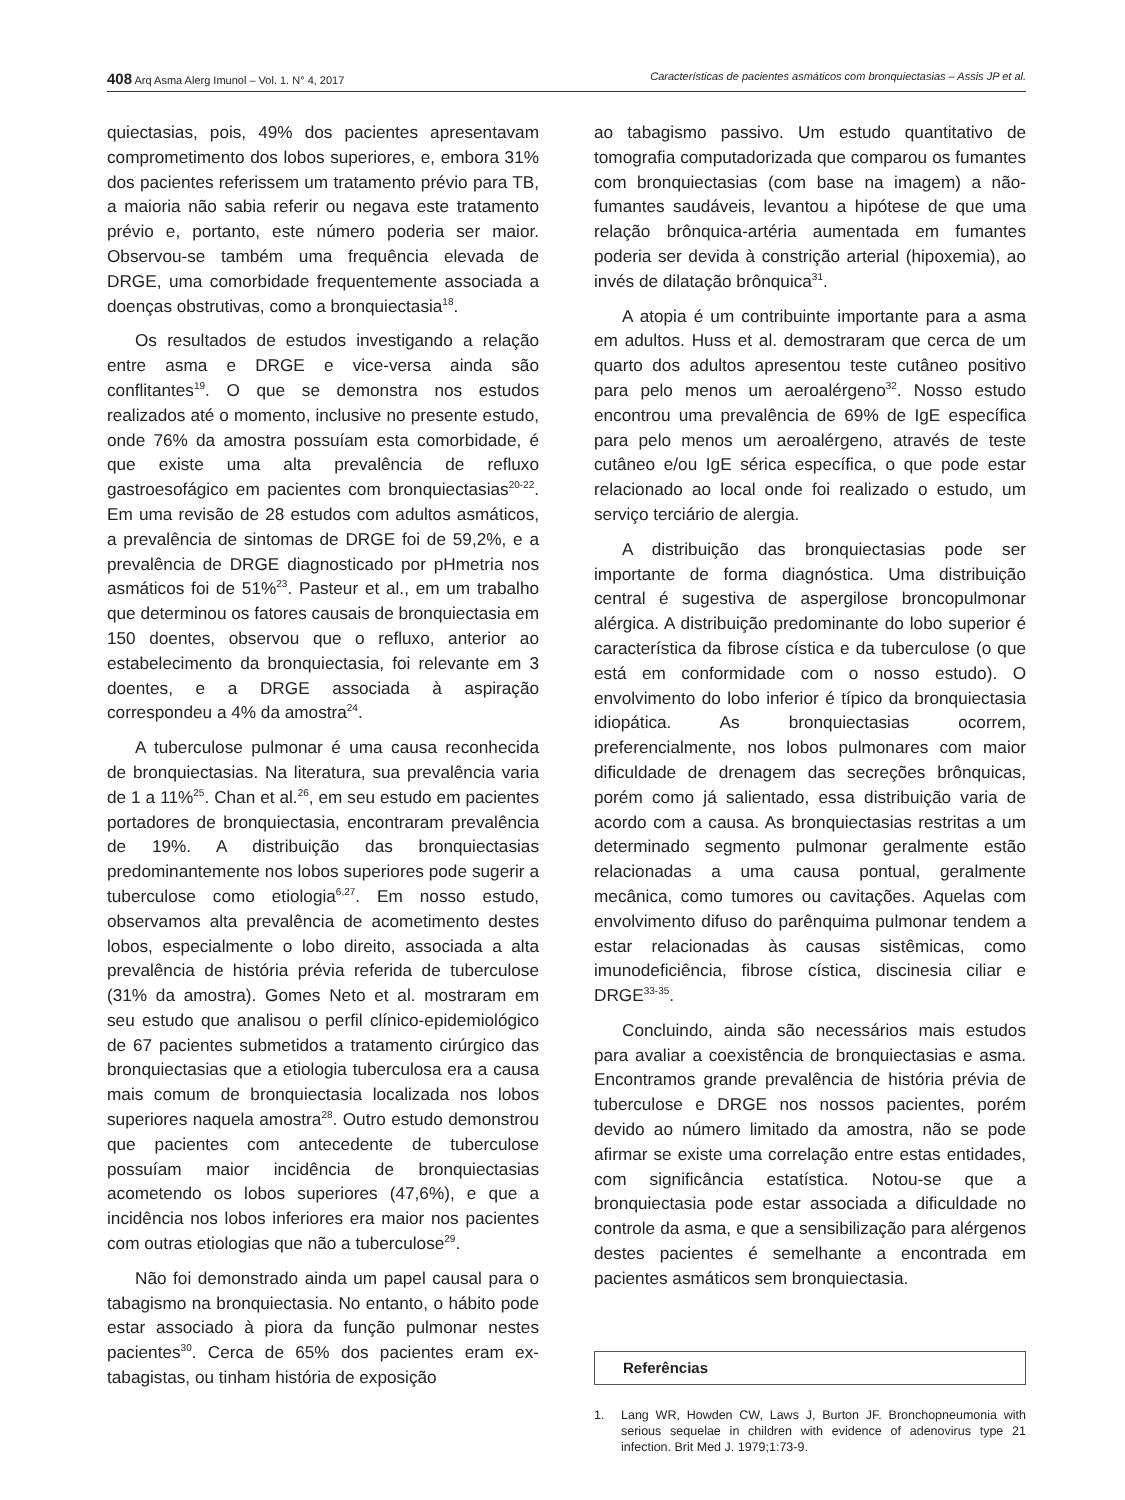408 Arq Asma Alerg Imunol – Vol. 1. N° 4, 2017
Características de pacientes asmáticos com bronquiectasias – Assis JP et al.
quiectasias, pois, 49% dos pacientes apresentavam comprometimento dos lobos superiores, e, embora 31% dos pacientes referissem um tratamento prévio para TB, a maioria não sabia referir ou negava este tratamento prévio e, portanto, este número poderia ser maior. Observou-se também uma frequência elevada de DRGE, uma comorbidade frequentemente associada a doenças obstrutivas, como a bronquiectasia<sup>18</sup>.
Os resultados de estudos investigando a relação entre asma e DRGE e vice-versa ainda são conflitantes<sup>19</sup>. O que se demonstra nos estudos realizados até o momento, inclusive no presente estudo, onde 76% da amostra possuíam esta comorbidade, é que existe uma alta prevalência de refluxo gastroesofágico em pacientes com bronquiectasias<sup>20-22</sup>. Em uma revisão de 28 estudos com adultos asmáticos, a prevalência de sintomas de DRGE foi de 59,2%, e a prevalência de DRGE diagnosticado por pHmetria nos asmáticos foi de 51%<sup>23</sup>. Pasteur et al., em um trabalho que determinou os fatores causais de bronquiectasia em 150 doentes, observou que o refluxo, anterior ao estabelecimento da bronquiectasia, foi relevante em 3 doentes, e a DRGE associada à aspiração correspondeu a 4% da amostra<sup>24</sup>.
A tuberculose pulmonar é uma causa reconhecida de bronquiectasias. Na literatura, sua prevalência varia de 1 a 11%<sup>25</sup>. Chan et al.<sup>26</sup>, em seu estudo em pacientes portadores de bronquiectasia, encontraram prevalência de 19%. A distribuição das bronquiectasias predominantemente nos lobos superiores pode sugerir a tuberculose como etiologia<sup>6,27</sup>. Em nosso estudo, observamos alta prevalência de acometimento destes lobos, especialmente o lobo direito, associada a alta prevalência de história prévia referida de tuberculose (31% da amostra). Gomes Neto et al. mostraram em seu estudo que analisou o perfil clínico-epidemiológico de 67 pacientes submetidos a tratamento cirúrgico das bronquiectasias que a etiologia tuberculosa era a causa mais comum de bronquiectasia localizada nos lobos superiores naquela amostra<sup>28</sup>. Outro estudo demonstrou que pacientes com antecedente de tuberculose possuíam maior incidência de bronquiectasias acometendo os lobos superiores (47,6%), e que a incidência nos lobos inferiores era maior nos pacientes com outras etiologias que não a tuberculose<sup>29</sup>.
Não foi demonstrado ainda um papel causal para o tabagismo na bronquiectasia. No entanto, o hábito pode estar associado à piora da função pulmonar nestes pacientes<sup>30</sup>. Cerca de 65% dos pacientes eram ex-tabagistas, ou tinham história de exposição
ao tabagismo passivo. Um estudo quantitativo de tomografia computadorizada que comparou os fumantes com bronquiectasias (com base na imagem) a não-fumantes saudáveis, levantou a hipótese de que uma relação brônquica-artéria aumentada em fumantes poderia ser devida à constrição arterial (hipoxemia), ao invés de dilatação brônquica<sup>31</sup>.
A atopia é um contribuinte importante para a asma em adultos. Huss et al. demostraram que cerca de um quarto dos adultos apresentou teste cutâneo positivo para pelo menos um aeroalérgeno<sup>32</sup>. Nosso estudo encontrou uma prevalência de 69% de IgE específica para pelo menos um aeroalérgeno, através de teste cutâneo e/ou IgE sérica específica, o que pode estar relacionado ao local onde foi realizado o estudo, um serviço terciário de alergia.
A distribuição das bronquiectasias pode ser importante de forma diagnóstica. Uma distribuição central é sugestiva de aspergilose broncopulmonar alérgica. A distribuição predominante do lobo superior é característica da fibrose cística e da tuberculose (o que está em conformidade com o nosso estudo). O envolvimento do lobo inferior é típico da bronquiectasia idiopática. As bronquiectasias ocorrem, preferencialmente, nos lobos pulmonares com maior dificuldade de drenagem das secreções brônquicas, porém como já salientado, essa distribuição varia de acordo com a causa. As bronquiectasias restritas a um determinado segmento pulmonar geralmente estão relacionadas a uma causa pontual, geralmente mecânica, como tumores ou cavitações. Aquelas com envolvimento difuso do parênquima pulmonar tendem a estar relacionadas às causas sistêmicas, como imunodeficiência, fibrose cística, discinesia ciliar e DRGE<sup>33-35</sup>.
Concluindo, ainda são necessários mais estudos para avaliar a coexistência de bronquiectasias e asma. Encontramos grande prevalência de história prévia de tuberculose e DRGE nos nossos pacientes, porém devido ao número limitado da amostra, não se pode afirmar se existe uma correlação entre estas entidades, com significância estatística. Notou-se que a bronquiectasia pode estar associada a dificuldade no controle da asma, e que a sensibilização para alérgenos destes pacientes é semelhante a encontrada em pacientes asmáticos sem bronquiectasia.
Referências
1. Lang WR, Howden CW, Laws J, Burton JF. Bronchopneumonia with serious sequelae in children with evidence of adenovirus type 21 infection. Brit Med J. 1979;1:73-9.